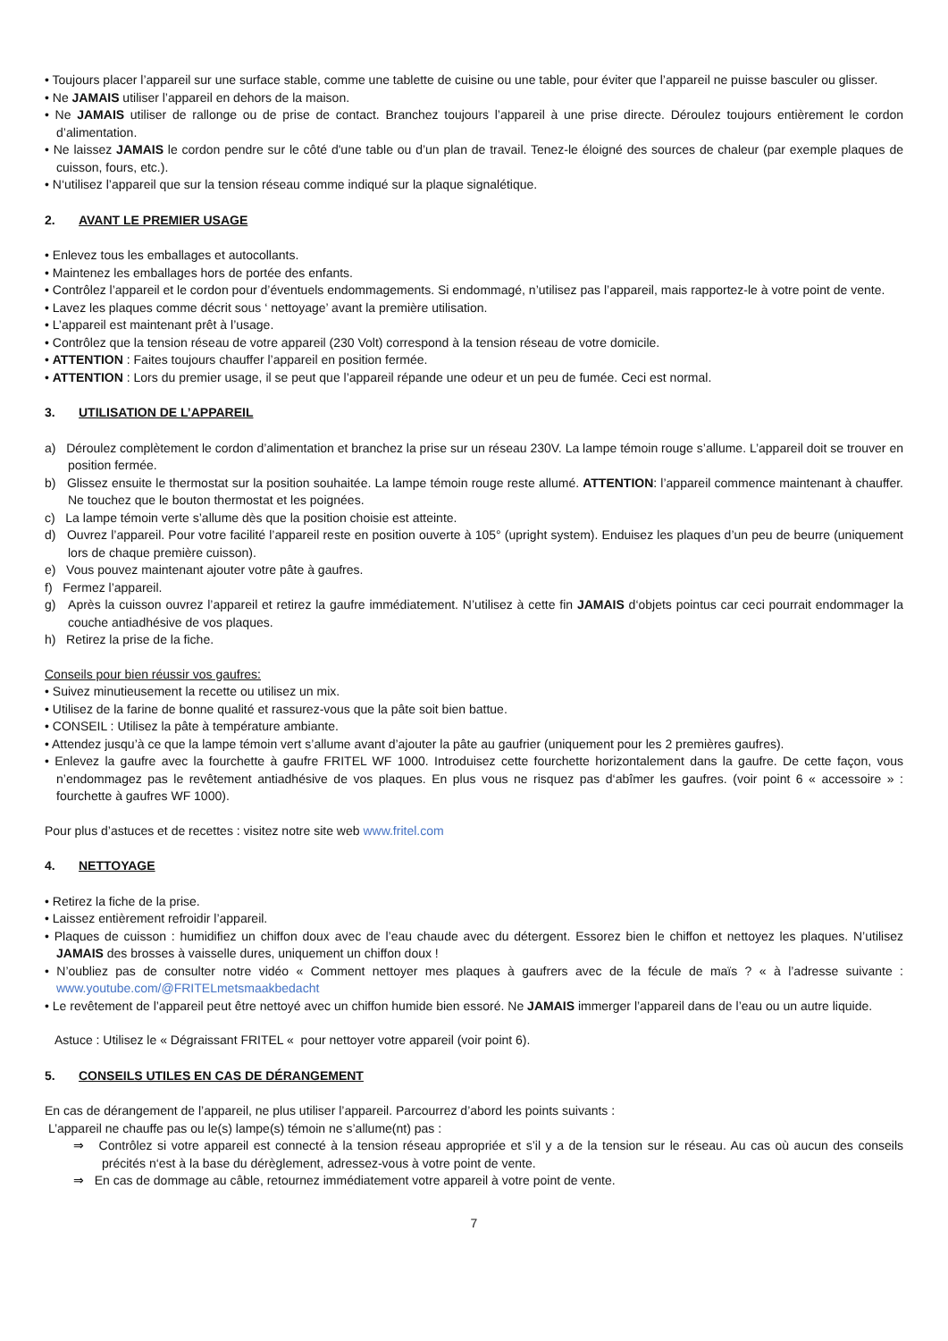• Toujours placer l’appareil sur une surface stable, comme une tablette de cuisine ou une table, pour éviter que l’appareil ne puisse basculer ou glisser.
• Ne JAMAIS utiliser l’appareil en dehors de la maison.
• Ne JAMAIS utiliser de rallonge ou de prise de contact. Branchez toujours l’appareil à une prise directe. Déroulez toujours entièrement le cordon d’alimentation.
• Ne laissez JAMAIS le cordon pendre sur le côté d'une table ou d’un plan de travail. Tenez-le éloigné des sources de chaleur (par exemple plaques de cuisson, fours, etc.).
• N‘utilisez l’appareil que sur la tension réseau comme indiqué sur la plaque signalétique.
2. AVANT LE PREMIER USAGE
• Enlevez tous les emballages et autocollants.
• Maintenez les emballages hors de portée des enfants.
• Contrôlez l’appareil et le cordon pour d’éventuels endommagements. Si endommagé, n’utilisez pas l’appareil, mais rapportez-le à votre point de vente.
• Lavez les plaques comme décrit sous ‘ nettoyage’ avant la première utilisation.
• L’appareil est maintenant prêt à l’usage.
• Contrôlez que la tension réseau de votre appareil (230 Volt) correspond à la tension réseau de votre domicile.
• ATTENTION : Faites toujours chauffer l’appareil en position fermée.
• ATTENTION : Lors du premier usage, il se peut que l’appareil répande une odeur et un peu de fumée. Ceci est normal.
3. UTILISATION DE L’APPAREIL
a) Déroulez complètement le cordon d’alimentation et branchez la prise sur un réseau 230V. La lampe témoin rouge s’allume. L’appareil doit se trouver en position fermée.
b) Glissez ensuite le thermostat sur la position souhaitée. La lampe témoin rouge reste allumé. ATTENTION: l’appareil commence maintenant à chauffer. Ne touchez que le bouton thermostat et les poignées.
c) La lampe témoin verte s’allume dès que la position choisie est atteinte.
d) Ouvrez l’appareil. Pour votre facilité l’appareil reste en position ouverte à 105° (upright system). Enduisez les plaques d’un peu de beurre (uniquement lors de chaque première cuisson).
e) Vous pouvez maintenant ajouter votre pâte à gaufres.
f) Fermez l’appareil.
g) Après la cuisson ouvrez l’appareil et retirez la gaufre immédiatement. N’utilisez à cette fin JAMAIS d‘objets pointus car ceci pourrait endommager la couche antiadhésive de vos plaques.
h) Retirez la prise de la fiche.
Conseils pour bien réussir vos gaufres:
• Suivez minutieusement la recette ou utilisez un mix.
• Utilisez de la farine de bonne qualité et rassurez-vous que la pâte soit bien battue.
• CONSEIL : Utilisez la pâte à température ambiante.
• Attendez jusqu’à ce que la lampe témoin vert s’allume avant d’ajouter la pâte au gaufrier (uniquement pour les 2 premières gaufres).
• Enlevez la gaufre avec la fourchette à gaufre FRITEL WF 1000. Introduisez cette fourchette horizontalement dans la gaufre. De cette façon, vous n’endommagez pas le revêtement antiadhésive de vos plaques. En plus vous ne risquez pas d‘abîmer les gaufres. (voir point 6 « accessoire » : fourchette à gaufres WF 1000).
Pour plus d’astuces et de recettes : visitez notre site web www.fritel.com
4. NETTOYAGE
• Retirez la fiche de la prise.
• Laissez entièrement refroidir l’appareil.
• Plaques de cuisson : humidifiez un chiffon doux avec de l’eau chaude avec du détergent. Essorez bien le chiffon et nettoyez les plaques. N’utilisez JAMAIS des brosses à vaisselle dures, uniquement un chiffon doux !
• N’oubliez pas de consulter notre vidéo « Comment nettoyer mes plaques à gaufrers avec de la fécule de maïs ? « à l’adresse suivante : www.youtube.com/@FRITELmetsmaakbedacht
• Le revêtement de l’appareil peut être nettoyé avec un chiffon humide bien essoré. Ne JAMAIS immerger l’appareil dans de l’eau ou un autre liquide.
Astuce : Utilisez le « Dégraissant FRITEL « pour nettoyer votre appareil (voir point 6).
5. CONSEILS UTILES EN CAS DE DÉRANGEMENT
En cas de dérangement de l’appareil, ne plus utiliser l’appareil. Parcourrez d’abord les points suivants :
L’appareil ne chauffe pas ou le(s) lampe(s) témoin ne s’allume(nt) pas :
⇒ Contrôlez si votre appareil est connecté à la tension réseau appropriée et s’il y a de la tension sur le réseau. Au cas où aucun des conseils précités n‘est à la base du dérèglement, adressez-vous à votre point de vente.
⇒ En cas de dommage au câble, retournez immédiatement votre appareil à votre point de vente.
7